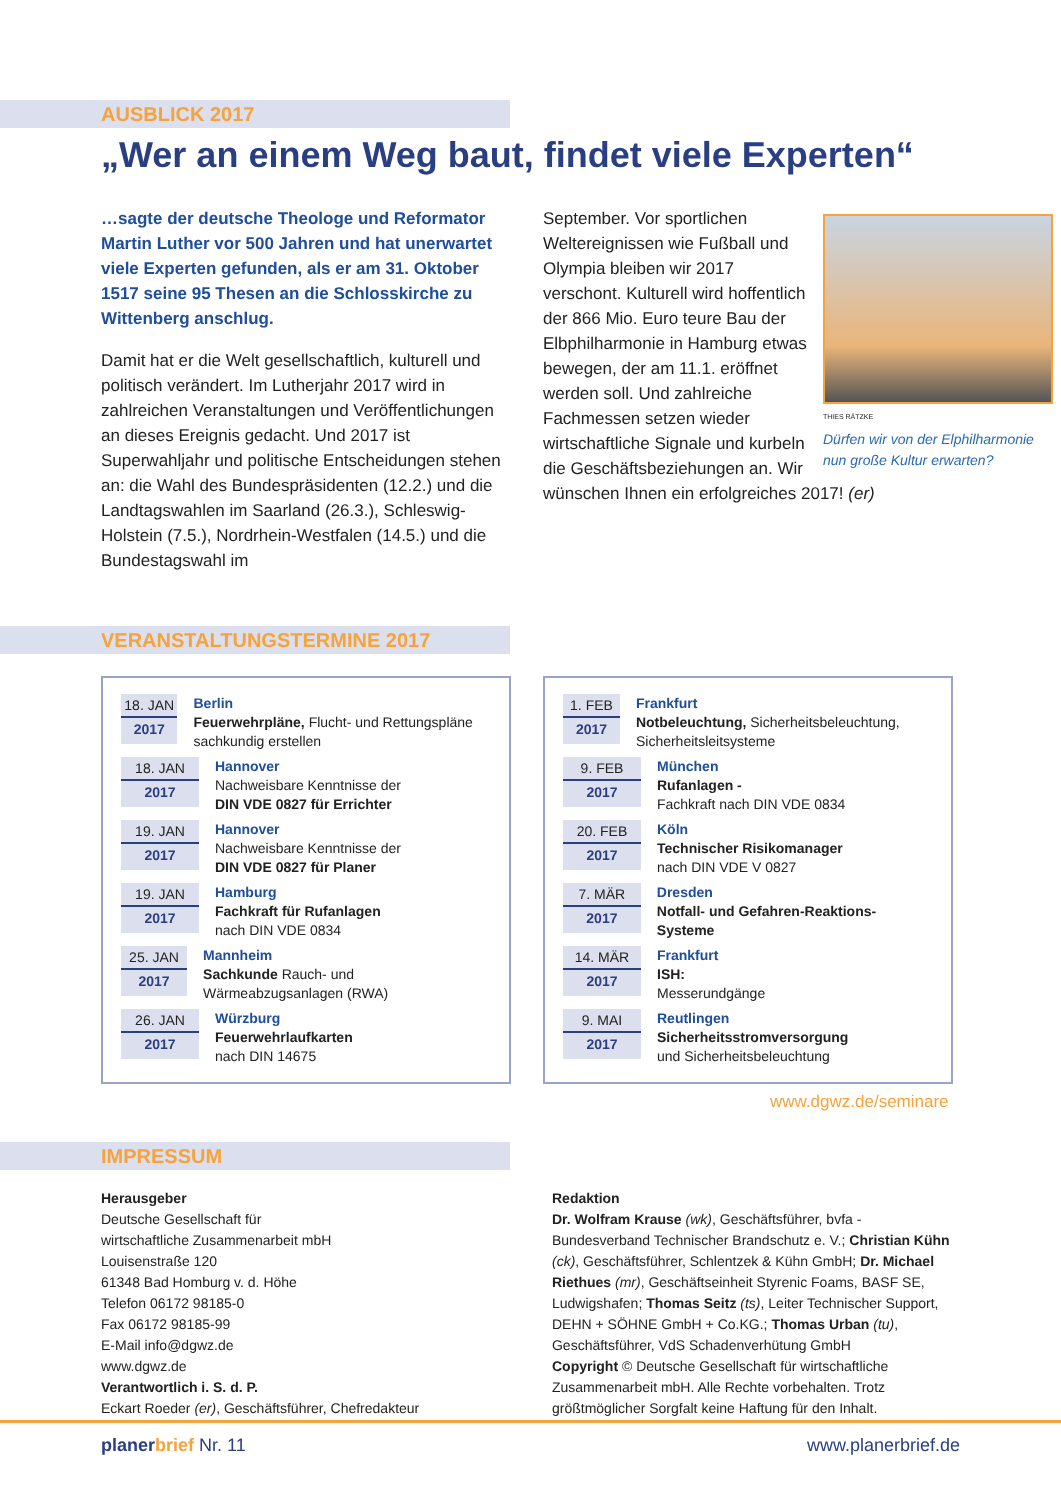AUSBLICK 2017
„Wer an einem Weg baut, findet viele Experten“
…sagte der deutsche Theologe und Reformator Martin Luther vor 500 Jahren und hat unerwartet viele Experten gefunden, als er am 31. Oktober 1517 seine 95 Thesen an die Schlosskirche zu Wittenberg anschlug.
Damit hat er die Welt gesellschaftlich, kulturell und politisch verändert. Im Lutherjahr 2017 wird in zahlreichen Veranstaltungen und Veröffentlichungen an dieses Ereignis gedacht. Und 2017 ist Superwahljahr und politische Entscheidungen stehen an: die Wahl des Bundespräsidenten (12.2.) und die Landtagswahlen im Saarland (26.3.), Schleswig-Holstein (7.5.), Nordrhein-Westfalen (14.5.) und die Bundestagswahl im
THIES RÄTZKE
Dürfen wir von der Elphilharmonie nun große Kultur erwarten?
September. Vor sportlichen Weltereignissen wie Fußball und Olympia bleiben wir 2017 verschont. Kulturell wird hoffentlich der 866 Mio. Euro teure Bau der Elbphilharmonie in Hamburg etwas bewegen, der am 11.1. eröffnet werden soll. Und zahlreiche Fachmessen setzen wieder wirtschaftliche Signale und kurbeln die Geschäftsbeziehungen an. Wir wünschen Ihnen ein erfolgreiches 2017! (er)
VERANSTALTUNGSTERMINE 2017
18. JAN
2017
Berlin
Feuerwehrpläne, Flucht- und Rettungspläne sachkundig erstellen
18. JAN
2017
Hannover
Nachweisbare Kenntnisse der
DIN VDE 0827 für Errichter
19. JAN
2017
Hannover
Nachweisbare Kenntnisse der
DIN VDE 0827 für Planer
19. JAN
2017
Hamburg
Fachkraft für Rufanlagen
nach DIN VDE 0834
25. JAN
2017
Mannheim
Sachkunde Rauch- und Wärmeabzugsanlagen (RWA)
26. JAN
2017
Würzburg
Feuerwehrlaufkarten
nach DIN 14675
1. FEB
2017
Frankfurt
Notbeleuchtung, Sicherheitsbeleuchtung, Sicherheitsleitsysteme
9. FEB
2017
München
Rufanlagen -
Fachkraft nach DIN VDE 0834
20. FEB
2017
Köln
Technischer Risikomanager
nach DIN VDE V 0827
7. MÄR
2017
Dresden
Notfall- und Gefahren-Reaktions-Systeme
14. MÄR
2017
Frankfurt
ISH:
Messerundgänge
9. MAI
2017
Reutlingen
Sicherheitsstromversorgung
und Sicherheitsbeleuchtung
www.dgwz.de/seminare
IMPRESSUM
Herausgeber
Deutsche Gesellschaft für
wirtschaftliche Zusammenarbeit mbH
Louisenstraße 120
61348 Bad Homburg v. d. Höhe
Telefon 06172 98185-0
Fax 06172 98185-99
E-Mail info@dgwz.de
www.dgwz.de
Verantwortlich i. S. d. P.
Eckart Roeder (er), Geschäftsführer, Chefredakteur
Redaktion
Dr. Wolfram Krause (wk), Geschäftsführer, bvfa - Bundesverband Technischer Brandschutz e. V.; Christian Kühn (ck), Geschäftsführer, Schlentzek & Kühn GmbH; Dr. Michael Riethues (mr), Geschäftseinheit Styrenic Foams, BASF SE, Ludwigshafen; Thomas Seitz (ts), Leiter Technischer Support, DEHN + SÖHNE GmbH + Co.KG.; Thomas Urban (tu), Geschäftsführer, VdS Schadenverhütung GmbH
Copyright © Deutsche Gesellschaft für wirtschaftliche Zusammenarbeit mbH. Alle Rechte vorbehalten. Trotz größtmöglicher Sorgfalt keine Haftung für den Inhalt.
planer brief Nr. 11 www.planerbrief.de